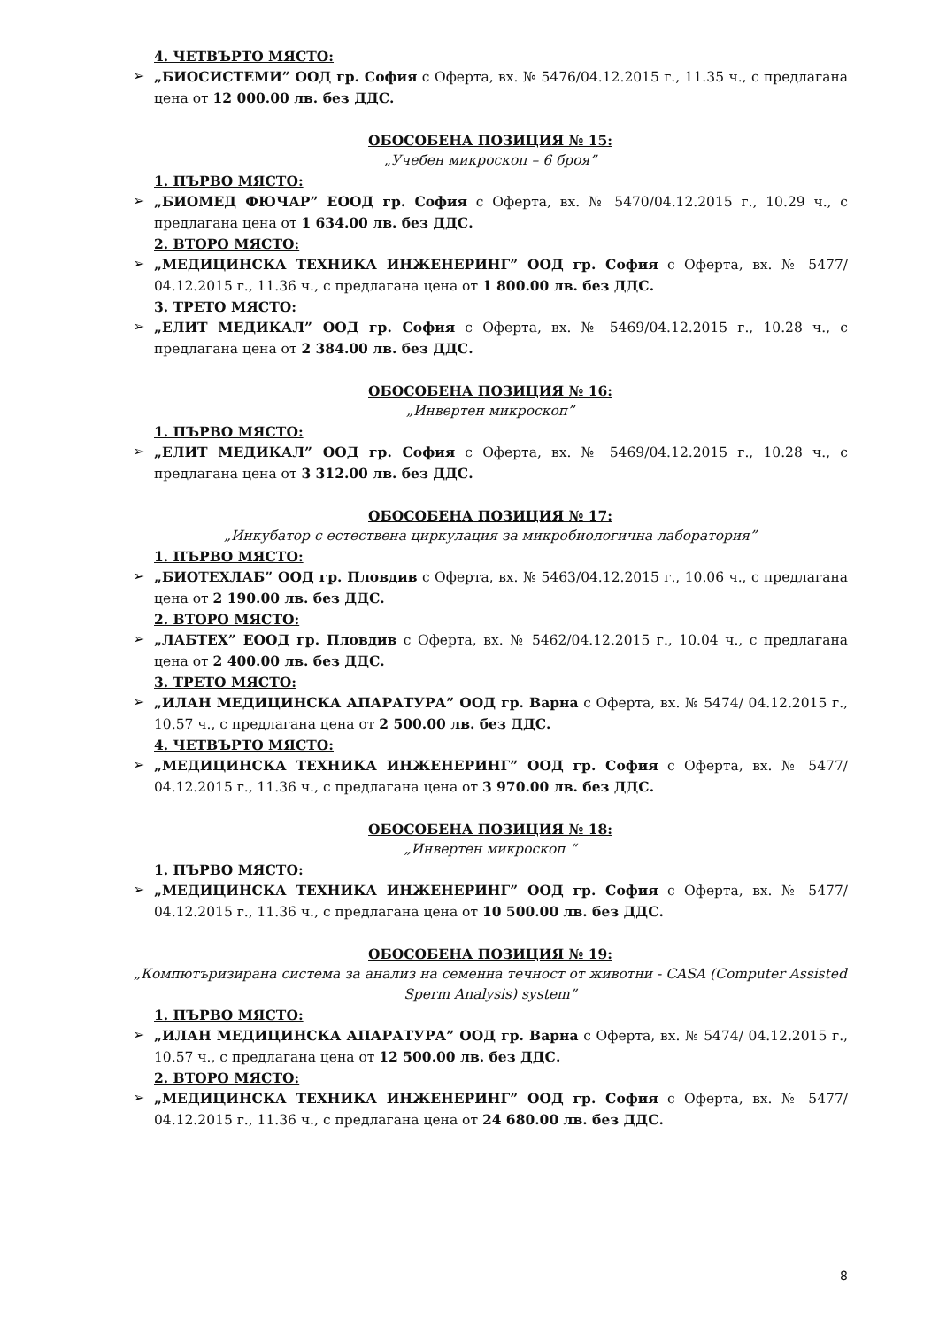4. ЧЕТВЪРТО МЯСТО:
➢ „БИОСИСТЕМИ” ООД гр. София с Оферта, вх. № 5476/04.12.2015 г., 11.35 ч., с предлагана цена от 12 000.00 лв. без ДДС.
ОБОСОБЕНА ПОЗИЦИЯ № 15:
„Учебен микроскоп – 6 броя”
1. ПЪРВО МЯСТО:
➢ „БИОМЕД ФЮЧАР” ЕООД гр. София с Оферта, вх. № 5470/04.12.2015 г., 10.29 ч., с предлагана цена от 1 634.00 лв. без ДДС.
2. ВТОРО МЯСТО:
➢ „МЕДИЦИНСКА ТЕХНИКА ИНЖЕНЕРИНГ” ООД гр. София с Оферта, вх. № 5477/ 04.12.2015 г., 11.36 ч., с предлагана цена от 1 800.00 лв. без ДДС.
3. ТРЕТО МЯСТО:
➢ „ЕЛИТ МЕДИКАЛ” ООД гр. София с Оферта, вх. № 5469/04.12.2015 г., 10.28 ч., с предлагана цена от 2 384.00 лв. без ДДС.
ОБОСОБЕНА ПОЗИЦИЯ № 16:
„Инвертен микроскоп”
1. ПЪРВО МЯСТО:
➢ „ЕЛИТ МЕДИКАЛ” ООД гр. София с Оферта, вх. № 5469/04.12.2015 г., 10.28 ч., с предлагана цена от 3 312.00 лв. без ДДС.
ОБОСОБЕНА ПОЗИЦИЯ № 17:
„Инкубатор с естествена циркулация за микробиологична лаборатория”
1. ПЪРВО МЯСТО:
➢ „БИОТЕХЛАБ” ООД гр. Пловдив с Оферта, вх. № 5463/04.12.2015 г., 10.06 ч., с предлагана цена от 2 190.00 лв. без ДДС.
2. ВТОРО МЯСТО:
➢ „ЛАБТЕХ” ЕООД гр. Пловдив с Оферта, вх. № 5462/04.12.2015 г., 10.04 ч., с предлагана цена от 2 400.00 лв. без ДДС.
3. ТРЕТО МЯСТО:
➢ „ИЛАН МЕДИЦИНСКА АПАРАТУРА” ООД гр. Варна с Оферта, вх. № 5474/ 04.12.2015 г., 10.57 ч., с предлагана цена от 2 500.00 лв. без ДДС.
4. ЧЕТВЪРТО МЯСТО:
➢ „МЕДИЦИНСКА ТЕХНИКА ИНЖЕНЕРИНГ” ООД гр. София с Оферта, вх. № 5477/ 04.12.2015 г., 11.36 ч., с предлагана цена от 3 970.00 лв. без ДДС.
ОБОСОБЕНА ПОЗИЦИЯ № 18:
„Инвертен микроскоп “
1. ПЪРВО МЯСТО:
➢ „МЕДИЦИНСКА ТЕХНИКА ИНЖЕНЕРИНГ” ООД гр. София с Оферта, вх. № 5477/ 04.12.2015 г., 11.36 ч., с предлагана цена от 10 500.00 лв. без ДДС.
ОБОСОБЕНА ПОЗИЦИЯ № 19:
„Компютъризирана система за анализ на семенна течност от животни - CASA (Computer Assisted Sperm Analysis) system”
1. ПЪРВО МЯСТО:
➢ „ИЛАН МЕДИЦИНСКА АПАРАТУРА” ООД гр. Варна с Оферта, вх. № 5474/ 04.12.2015 г., 10.57 ч., с предлагана цена от 12 500.00 лв. без ДДС.
2. ВТОРО МЯСТО:
➢ „МЕДИЦИНСКА ТЕХНИКА ИНЖЕНЕРИНГ” ООД гр. София с Оферта, вх. № 5477/ 04.12.2015 г., 11.36 ч., с предлагана цена от 24 680.00 лв. без ДДС.
8